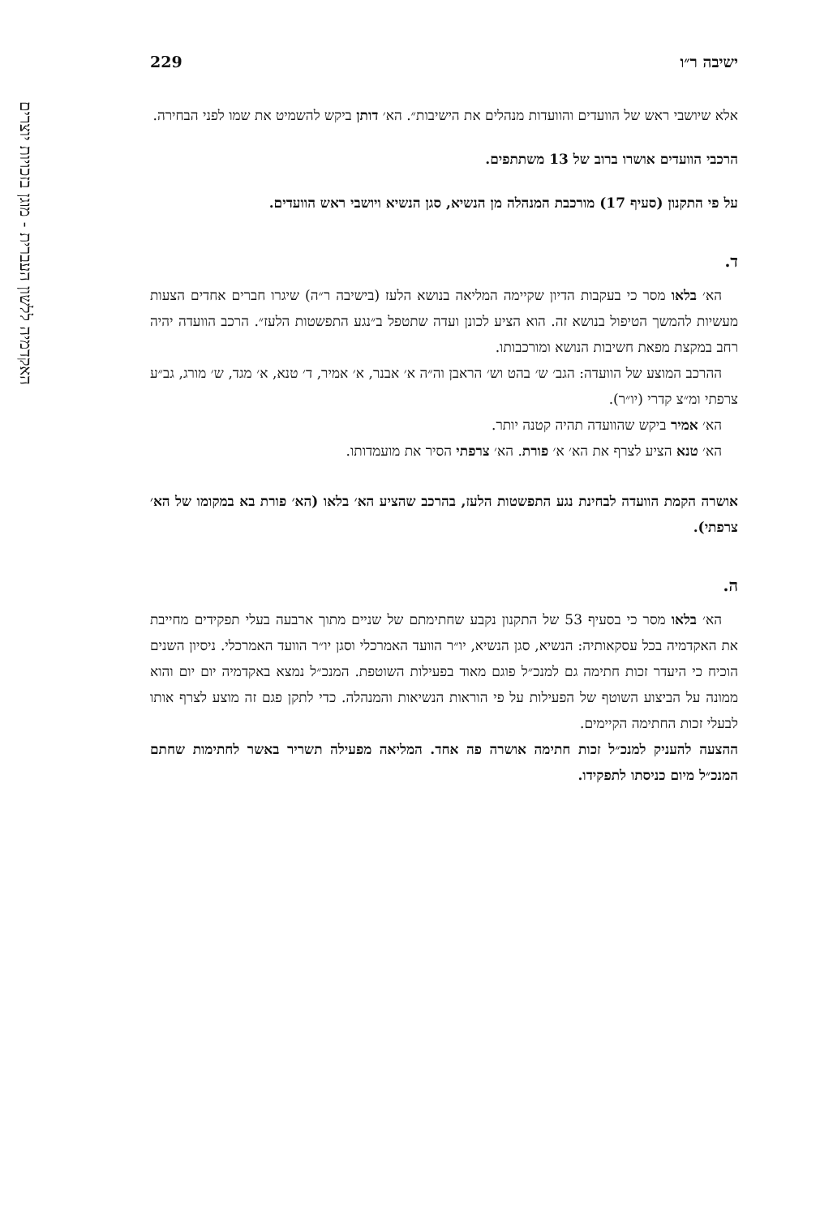האקדמיה ללשון העברית - מוגן בזכויות יוצרים
ישיבה ר״ו 229
אלא שיושבי ראש של הוועדים והוועדות מנהלים את הישיבות״. הא׳ דותן ביקש להשמיט את שמו לפני הבחירה.
הרכבי הוועדים אושרו ברוב של 13 משתתפים.
על פי התקנון (סעיף 17) מורכבת המנהלה מן הנשיא, סגן הנשיא ויושבי ראש הוועדים.
ד.
הא׳ בלאו מסר כי בעקבות הדיון שקיימה המליאה בנושא הלעז (בישיבה ר״ה) שיגרו חברים אחדים הצעות מעשיות להמשך הטיפול בנושא זה. הוא הציע לכונן ועדה שתטפל ב״נגע התפשטות הלעז״. הרכב הוועדה יהיה רחב במקצת מפאת חשיבות הנושא ומורכבותו.
ההרכב המוצע של הוועדה: הגב׳ ש׳ בהט וש׳ הראבן וה״ה א׳ אבנר, א׳ אמיר, ד׳ טנא, א׳ מגד, ש׳ מורג, גב״ע צרפתי ומ״צ קדרי (יו״ר).
הא׳ אמיר ביקש שהוועדה תהיה קטנה יותר.
הא׳ טנא הציע לצרף את הא׳ א׳ פורת. הא׳ צרפתי הסיר את מועמדותו.
אושרה הקמת הוועדה לבחינת נגע התפשטות הלעז, בהרכב שהציע הא׳ בלאו (הא׳ פורת בא במקומו של הא׳ צרפתי).
ה.
הא׳ בלאו מסר כי בסעיף 53 של התקנון נקבע שחתימתם של שניים מתוך ארבעה בעלי תפקידים מחייבת את האקדמיה בכל עסקאותיה: הנשיא, סגן הנשיא, יו״ר הוועד האמרכלי וסגן יו״ר הוועד האמרכלי. ניסיון השנים הוכיח כי היעדר זכות חתימה גם למנכ״ל פוגם מאוד בפעילות השוטפת. המנכ״ל נמצא באקדמיה יום יום והוא ממונה על הביצוע השוטף של הפעילות על פי הוראות הנשיאות והמנהלה. כדי לתקן פגם זה מוצע לצרף אותו לבעלי זכות החתימה הקיימים.
ההצעה להעניק למנכ״ל זכות חתימה אושרה פה אחד. המליאה מפעילה תשריר באשר לחתימות שחתם המנכ״ל מיום כניסתו לתפקידו.